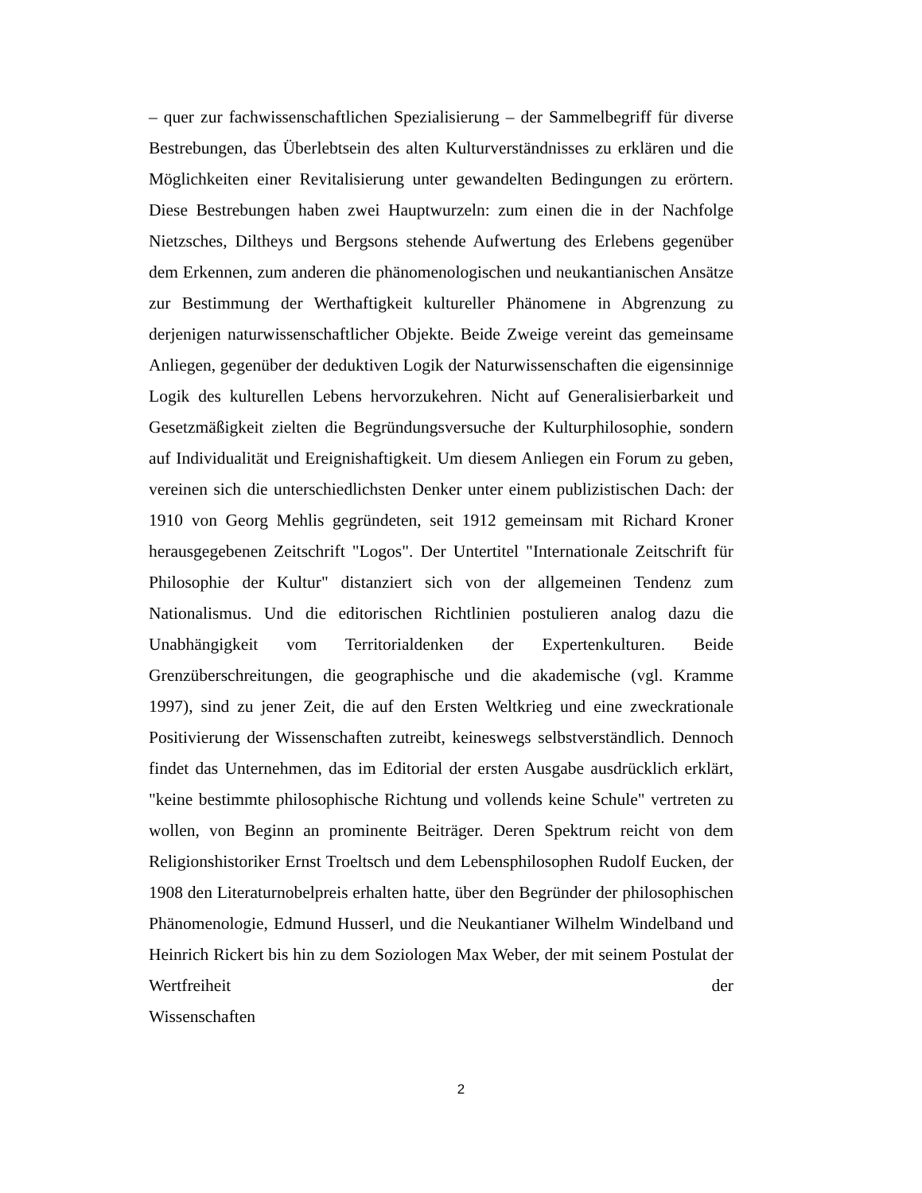– quer zur fachwissenschaftlichen Spezialisierung – der Sammelbegriff für diverse Bestrebungen, das Überlebtsein des alten Kulturverständnisses zu erklären und die Möglichkeiten einer Revitalisierung unter gewandelten Bedingungen zu erörtern. Diese Bestrebungen haben zwei Hauptwurzeln: zum einen die in der Nachfolge Nietzsches, Diltheys und Bergsons stehende Aufwertung des Erlebens gegenüber dem Erkennen, zum anderen die phänomenologischen und neukantianischen Ansätze zur Bestimmung der Werthaftigkeit kultureller Phänomene in Abgrenzung zu derjenigen naturwissenschaftlicher Objekte. Beide Zweige vereint das gemeinsame Anliegen, gegenüber der deduktiven Logik der Naturwissenschaften die eigensinnige Logik des kulturellen Lebens hervorzukehren. Nicht auf Generalisierbarkeit und Gesetzmäßigkeit zielten die Begründungsversuche der Kulturphilosophie, sondern auf Individualität und Ereignishaftigkeit. Um diesem Anliegen ein Forum zu geben, vereinen sich die unterschiedlichsten Denker unter einem publizistischen Dach: der 1910 von Georg Mehlis gegründeten, seit 1912 gemeinsam mit Richard Kroner herausgegebenen Zeitschrift "Logos". Der Untertitel "Internationale Zeitschrift für Philosophie der Kultur" distanziert sich von der allgemeinen Tendenz zum Nationalismus. Und die editorischen Richtlinien postulieren analog dazu die Unabhängigkeit vom Territorialdenken der Expertenkulturen. Beide Grenzüberschreitungen, die geographische und die akademische (vgl. Kramme 1997), sind zu jener Zeit, die auf den Ersten Weltkrieg und eine zweckrationale Positivierung der Wissenschaften zutreibt, keineswegs selbstverständlich. Dennoch findet das Unternehmen, das im Editorial der ersten Ausgabe ausdrücklich erklärt, "keine bestimmte philosophische Richtung und vollends keine Schule" vertreten zu wollen, von Beginn an prominente Beiträger. Deren Spektrum reicht von dem Religionshistoriker Ernst Troeltsch und dem Lebensphilosophen Rudolf Eucken, der 1908 den Literaturnobelpreis erhalten hatte, über den Begründer der philosophischen Phänomenologie, Edmund Husserl, und die Neukantianer Wilhelm Windelband und Heinrich Rickert bis hin zu dem Soziologen Max Weber, der mit seinem Postulat der Wertfreiheit der Wissenschaften
2